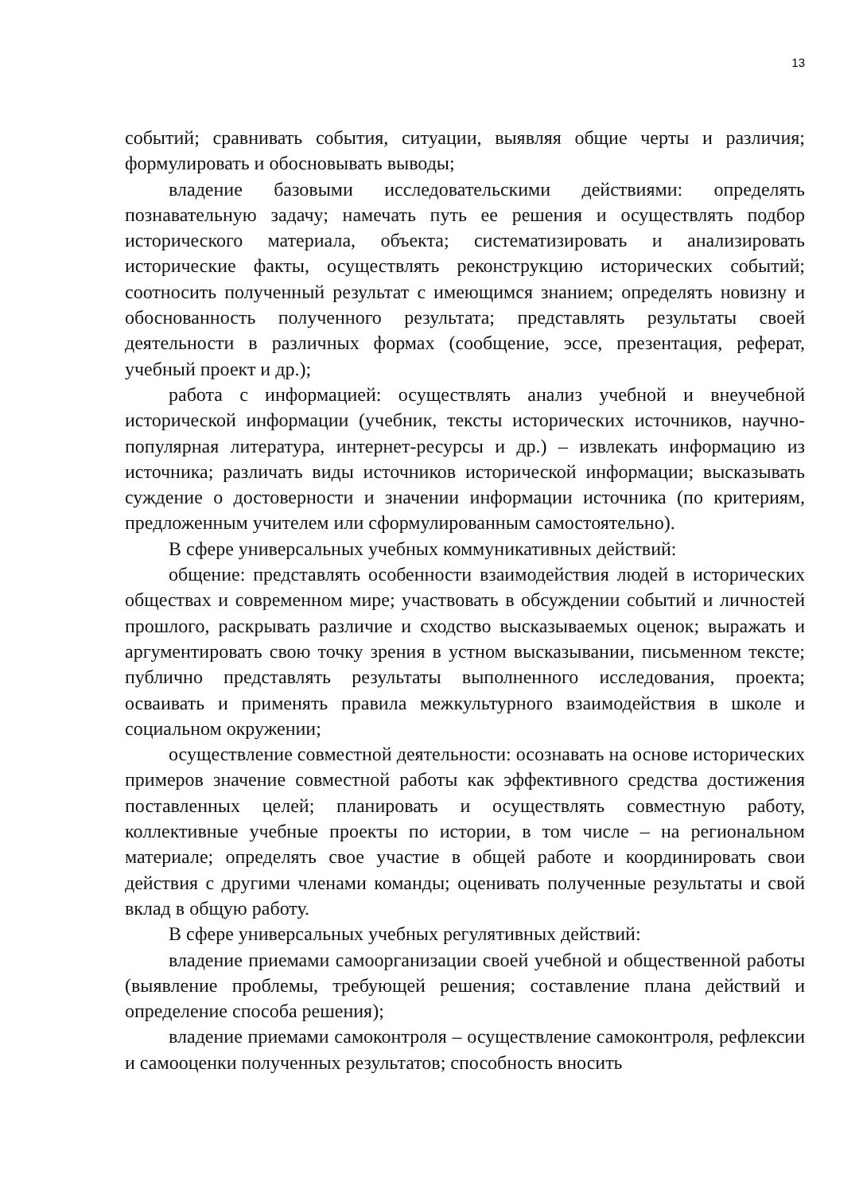13
событий; сравнивать события, ситуации, выявляя общие черты и различия; формулировать и обосновывать выводы;
владение базовыми исследовательскими действиями: определять познавательную задачу; намечать путь ее решения и осуществлять подбор исторического материала, объекта; систематизировать и анализировать исторические факты, осуществлять реконструкцию исторических событий; соотносить полученный результат с имеющимся знанием; определять новизну и обоснованность полученного результата; представлять результаты своей деятельности в различных формах (сообщение, эссе, презентация, реферат, учебный проект и др.);
работа с информацией: осуществлять анализ учебной и внеучебной исторической информации (учебник, тексты исторических источников, научно-популярная литература, интернет-ресурсы и др.) – извлекать информацию из источника; различать виды источников исторической информации; высказывать суждение о достоверности и значении информации источника (по критериям, предложенным учителем или сформулированным самостоятельно).
В сфере универсальных учебных коммуникативных действий:
общение: представлять особенности взаимодействия людей в исторических обществах и современном мире; участвовать в обсуждении событий и личностей прошлого, раскрывать различие и сходство высказываемых оценок; выражать и аргументировать свою точку зрения в устном высказывании, письменном тексте; публично представлять результаты выполненного исследования, проекта; осваивать и применять правила межкультурного взаимодействия в школе и социальном окружении;
осуществление совместной деятельности: осознавать на основе исторических примеров значение совместной работы как эффективного средства достижения поставленных целей; планировать и осуществлять совместную работу, коллективные учебные проекты по истории, в том числе – на региональном материале; определять свое участие в общей работе и координировать свои действия с другими членами команды; оценивать полученные результаты и свой вклад в общую работу.
В сфере универсальных учебных регулятивных действий:
владение приемами самоорганизации своей учебной и общественной работы (выявление проблемы, требующей решения; составление плана действий и определение способа решения);
владение приемами самоконтроля – осуществление самоконтроля, рефлексии и самооценки полученных результатов; способность вносить